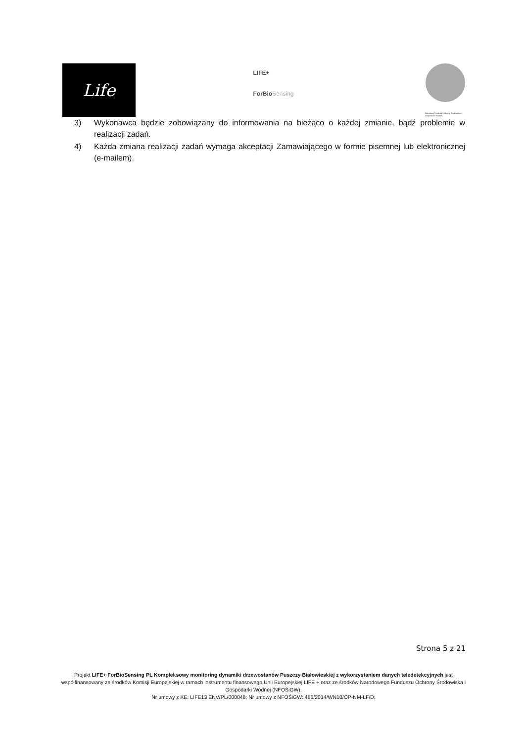Life
LIFE+
ForBioSensing
Narodowy Fundusz Ochrony Środowiska i Gospodarki Wodnej
3) Wykonawca będzie zobowiązany do informowania na bieżąco o każdej zmianie, bądź problemie w realizacji zadań.
4) Każda zmiana realizacji zadań wymaga akceptacji Zamawiającego w formie pisemnej lub elektronicznej (e-mailem).
Strona 5 z 21
Projekt LIFE+ ForBioSensing PL Kompleksowy monitoring dynamiki drzewostanów Puszczy Białowieskiej z wykorzystaniem danych teledetekcyjnych jest współfinansowany ze środków Komisji Europejskiej w ramach instrumentu finansowego Unii Europejskiej LIFE + oraz ze środków Narodowego Funduszu Ochrony Środowiska i Gospodarki Wodnej (NFOŚiGW).
Nr umowy z KE: LIFE13 ENV/PL/000048; Nr umowy z NFOŚiGW: 485/2014/WN10/OP-NM-LF/D;